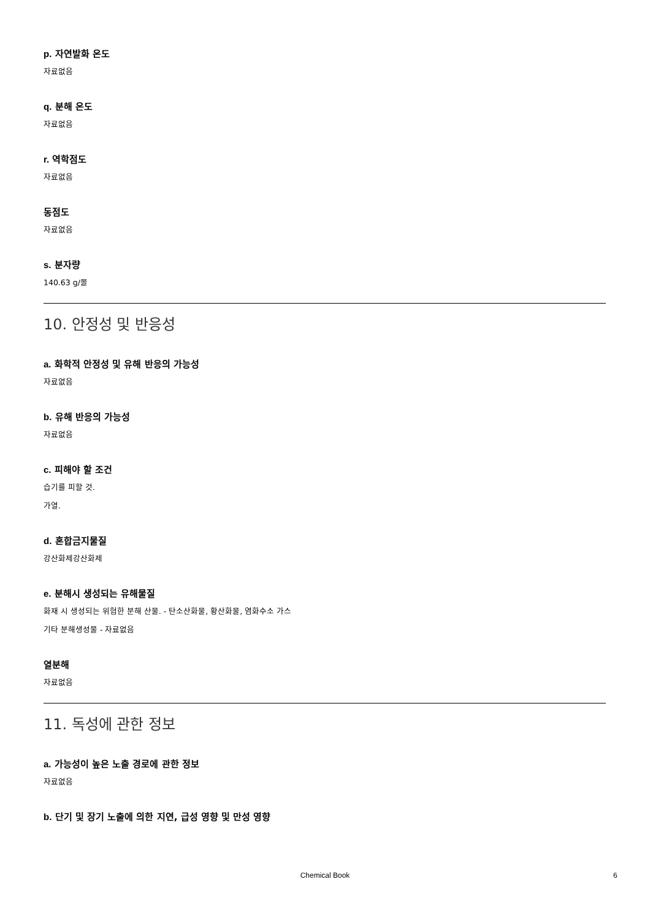p. 자연발화 온도
자료없음
q. 분해 온도
자료없음
r. 역학점도
자료없음
동점도
자료없음
s. 분자량
140.63 g/몰
10. 안정성 및 반응성
a. 화학적 안정성 및 유해 반응의 가능성
자료없음
b. 유해 반응의 가능성
자료없음
c. 피해야 할 조건
습기를 피할 것.
가열.
d. 혼합금지물질
강산화제강산화제
e. 분해시 생성되는 유해물질
화재 시 생성되는 위험한 분해 산물. - 탄소산화물, 황산화물, 염화수소 가스
기타 분해생성물 - 자료없음
열분해
자료없음
11. 독성에 관한 정보
a. 가능성이 높은 노출 경로에 관한 정보
자료없음
b. 단기 및 장기 노출에 의한 지연, 급성 영향 및 만성 영향
Chemical Book 6